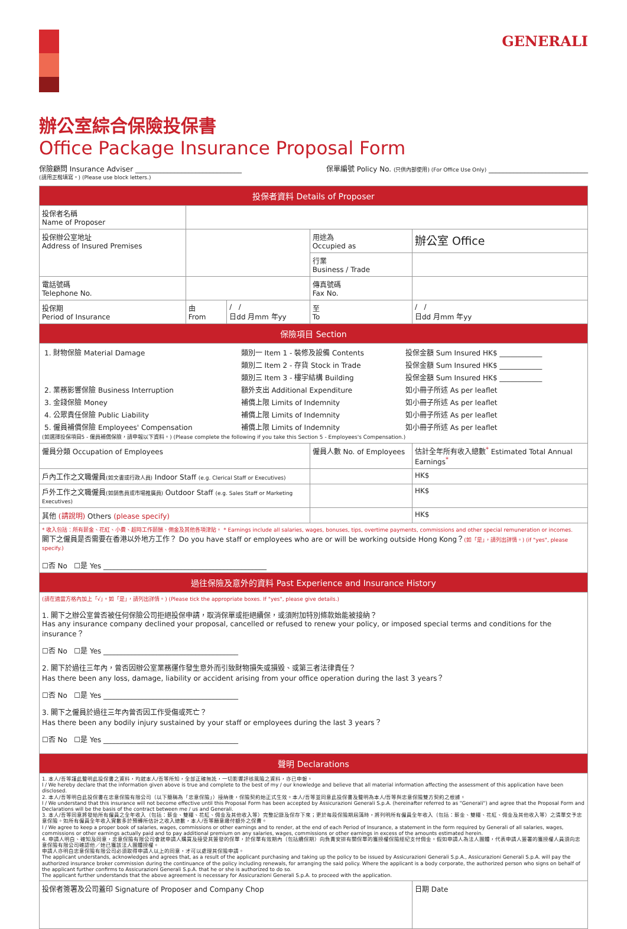GENERALI
辦公室綜合保險投保書
Office Package Insurance Proposal Form
保險顧問 Insurance Adviser ______________________________ 保單編號 Policy No. (只供內部使用) (For Office Use Only) ____________________________
(請用正楷填寫。) (Please use block letters.)
| 投保者資料 Details of Proposer | | | | |
| 投保者名稱 Name of Proposer | | | | |
| 投保辦公室地址 Address of Insured Premises | | | 用途為 Occupied as | 辦公室 Office |
| | | | 行業 Business / Trade | |
| 電話號碼 Telephone No. | | | 傳真號碼 Fax No. | |
| 投保期 Period of Insurance | 由 From | / / 日dd 月mm 年yy | 至 To | / / 日dd 月mm 年yy |
| 保險項目 Section | | | | |
| / 1. 財物保險 Material Damage / 類別一 Item 1 - 裝修及設備 Contents / 投保金額 Sum Insured HK$ ____________ / / / 類別二 Item 2 - 存貨 Stock in Trade / 投保金額 Sum Insured HK$ ____________ / / / 類別三 Item 3 - 樓宇結構 Building / 投保金額 Sum Insured HK$ ____________ / / 2. 業務影響保險 Business Interruption / 額外支出 Additional Expenditure / 如小冊子所述 As per leaflet / / 3. 金錢保險 Money / 補償上限 Limits of Indemnity / 如小冊子所述 As per leaflet / / 4. 公眾責任保險 Public Liability / 補償上限 Limits of Indemnity / 如小冊子所述 As per leaflet / / 5. 僱員補償保險 Employees' Compensation / 補償上限 Limits of Indemnity / 如小冊子所述 As per leaflet / (如選擇投保項目5 - 僱員補償保險，請申報以下資料。) (Please complete the following if you take this Section 5 - Employees's Compensation.) | | | | |
| 僱員分類 Occupation of Employees | | | 僱員人數 No. of Employees | 估計全年所有收入總數<sup>*</sup> Estimated Total Annual Earnings<sup>*</sup> |
| 戶內工作之文職僱員 (如文書或行政人員) Indoor Staff (e.g. Clerical Staff or Executives) | | | | HK$ |
| 戶外工作之文職僱員 (如銷售員或市場推廣員) Outdoor Staff (e.g. Sales Staff or Marketing Executives) | | | | HK$ |
| 其他 (請說明) Others (please specify) | | | | HK$ |
| * 收入包括：所有薪金、花紅、小費、超時工作薪酬、佣金及其他各項津貼。 * Earnings include all salaries, wages, bonuses, tips, overtime payments, commissions and other special remuneration or incomes. 閣下之僱員是否需要在香港以外地方工作？ Do you have staff or employees who are or will be working outside Hong Kong？ (如「是」，請列出詳情。) (if "yes", please specify.) ☐否 No ☐是 Yes ______________________________________________ | | | | |
| 過往保險及意外的資料 Past Experience and Insurance History | | | | |
| (請在適當方格內加上「√」。如「是」，請列出詳情。) (Please tick the appropriate boxes. If "yes", please give details.) 1. 閣下之辦公室曾否被任何保險公司拒絕投保申請，取消保單或拒絕續保，或須附加特別條款始能被接納？ Has any insurance company declined your proposal, cancelled or refused to renew your policy, or imposed special terms and conditions for the insurance？ ☐否 No ☐是 Yes ______________________________________ 2. 閣下於過往三年內，曾否因辦公室業務運作發生意外而引致財物損失或損毀、或第三者法律責任？ Has there been any loss, damage, liability or accident arising from your office operation during the last 3 years？ ☐否 No ☐是 Yes ______________________________________ 3. 閣下之僱員於過往三年內曾否因工作受傷或死亡？ Has there been any bodily injury sustained by your staff or employees during the last 3 years？ ☐否 No ☐是 Yes ______________________________________ | | | | |
| 聲明 Declarations | | | | |
| 1. 本人/吾等謹此聲明此投保書之資料，均就本人/吾等所知，全部正確無訛，一切影響評核風險之資料，亦已申報。 I / We hereby declare that the information given above is true and complete to the best of my / our knowledge and believe that all material information affecting the assessment of this application have been disclosed. 2. 本人/吾等明白此投保書在忠意保險有限公司（以下簡稱為「忠意保險」）接納後，保險契約始正式生效。本人/吾等並同意此投保書及聲明為本人/吾等與忠意保險雙方契約之根據。 I / We understand that this insurance will not become effective until this Proposal Form has been accepted by Assicurazioni Generali S.p.A. (hereinafter referred to as "Generali") and agree that the Proposal Form and Declarations will be the basis of the contract between me / us and Generali. 3. 本人/吾等同意將發給所有僱員之全年收入（包括：薪金、雙糧、花紅、佣金及其他收入等）完整記錄及保存下來；更於每段保險期屆滿時，將列明所有僱員全年收入（包括：薪金、雙糧、花紅、佣金及其他收入等）之清單交予忠意保險。如所有僱員全年收入實數多於預轉所估計之收入總數，本人/吾等願意繳付額外之保費。 I / We agree to keep a proper book of salaries, wages, commissions or other earnings and to render, at the end of each Period of Insurance, a statement in the form required by Generali of all salaries, wages, commissions or other earnings actually paid and to pay additional premium on any salaries, wages, commissions or other earnings in excess of the amounts estimated herein. 4. 申請人明白、確知及同意，忠意保險有限公司會就申請人購買及接受其簽發的保單，於保單有效期內（包括續保期）向負責安排有關保單的獲授權保險經紀支付佣金。假如申請人為法人團體，代表申請人簽署的獲授權人員須向忠意保險有限公司確認他／她已獲該法人團體授權。 申請人亦明白忠意保險有限公司必須取得申請人以上的同意，才可以處理其保險申請。 The applicant understands, acknowledges and agrees that, as a result of the applicant purchasing and taking up the policy to be issued by Assicurazioni Generali S.p.A., Assicurazioni Generali S.p.A. will pay the authorized insurance broker commission during the continuance of the policy including renewals, for arranging the said policy. Where the applicant is a body corporate, the authorized person who signs on behalf of the applicant further confirms to Assicurazioni Generali S.p.A. that he or she is authorized to do so. The applicant further understands that the above agreement is necessary for Assicurazioni Generali S.p.A. to proceed with the application. | | | | |
| 投保者簽署及公司蓋印 Signature of Proposer and Company Chop | | | | 日期 Date |